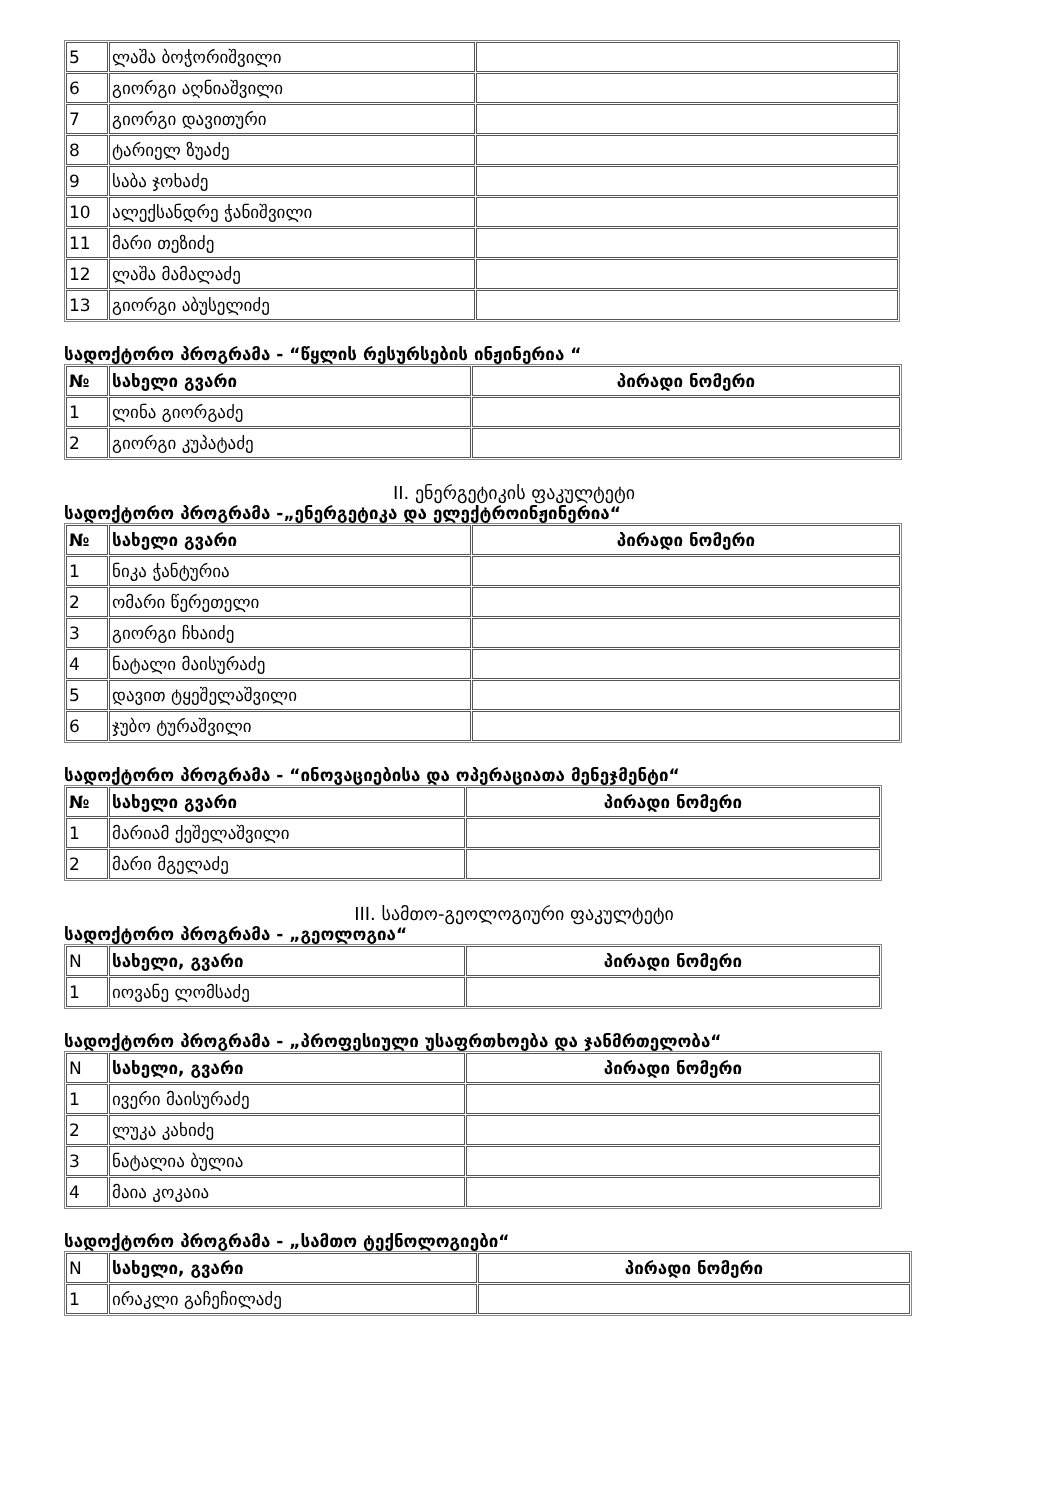| 5 | ლაშა ბოჭორიშვილი | |
| 6 | გიორგი აღნიაშვილი | |
| 7 | გიორგი დავითური | |
| 8 | ტარიელ ზუაძე | |
| 9 | საბა ჯოხაძე | |
| 10 | ალექსანდრე ჭანიშვილი | |
| 11 | მარი თეზიძე | |
| 12 | ლაშა მამალაძე | |
| 13 | გიორგი აბუსელიძე | |
სადოქტორო პროგრამა - “წყლის რესურსების ინჟინერია “
| № | სახელი გვარი | პირადი ნომერი |
| --- | --- | --- |
| 1 | ლინა გიორგაძე | |
| 2 | გიორგი კუპატაძე | |
II. ენერგეტიკის ფაკულტეტი
სადოქტორო პროგრამა -„ენერგეტიკა და ელექტროინჟინერია“
| № | სახელი გვარი | პირადი ნომერი |
| --- | --- | --- |
| 1 | ნიკა ჭანტურია | |
| 2 | ომარი წერეთელი | |
| 3 | გიორგი ჩხაიძე | |
| 4 | ნატალი მაისურაძე | |
| 5 | დავით ტყეშელაშვილი | |
| 6 | ჯუბო ტურაშვილი | |
სადოქტორო პროგრამა - “ინოვაციებისა და ოპერაციათა მენეჯმენტი“
| № | სახელი გვარი | პირადი ნომერი |
| --- | --- | --- |
| 1 | მარიამ ქეშელაშვილი | |
| 2 | მარი მგელაძე | |
III. სამთო-გეოლოგიური ფაკულტეტი
სადოქტორო პროგრამა - „გეოლოგია“
| N | სახელი, გვარი | პირადი ნომერი |
| 1 | იოვანე ლომსაძე | |
სადოქტორო პროგრამა - „პროფესიული უსაფრთხოება და ჯანმრთელობა“
| N | სახელი, გვარი | პირადი ნომერი |
| 1 | ივერი მაისურაძე | |
| 2 | ლუკა კახიძე | |
| 3 | ნატალია ბულია | |
| 4 | მაია კოკაია | |
სადოქტორო პროგრამა - „სამთო ტექნოლოგიები“
| N | სახელი, გვარი | პირადი ნომერი |
| 1 | ირაკლი გაჩეჩილაძე | |